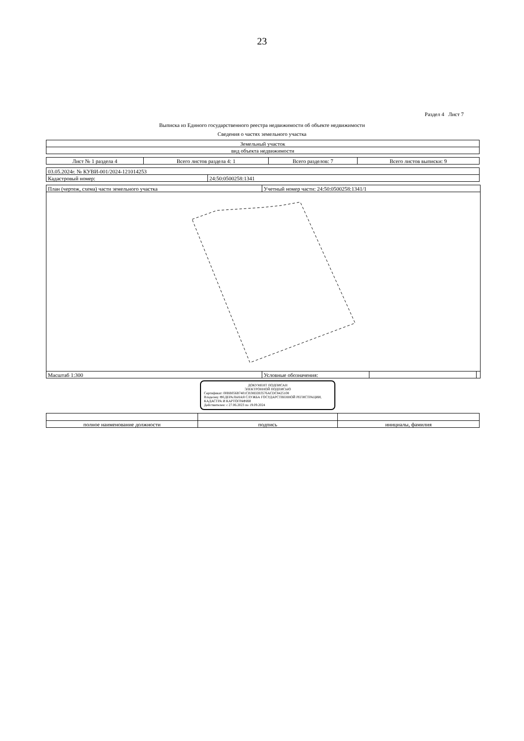23
Раздел 4 Лист 7
Выписка из Единого государственного реестра недвижимости об объекте недвижимости
Сведения о частях земельного участка
| Земельный участок |
| вид объекта недвижимости |
| Лист № 1 раздела 4 | Всего листов раздела 4: 1 | Всего разделов: 7 | Всего листов выписки: 9 |
| 03.05.2024г. № КУВИ-001/2024-121014253 | |
| Кадастровый номер: | 24:50:0500258:1341 |
| План (чертеж, схема) части земельного участка | Учетный номер части: 24:50:0500258:1341/1 | | |
| Масштаб 1:300 | Условные обозначения: | | |
ДОКУМЕНТ ПОДПИСАН
ЭЛЕКТРОННОЙ ПОДПИСЬЮ
Сертификат: 00BB056B7401CB38D2B3576ACDC8425108
Владелец: ФЕДЕРАЛЬНАЯ СЛУЖБА ГОСУДАРСТВЕННОЙ РЕГИСТРАЦИИ, КАДАСТРА И КАРТОГРАФИИ
Действителен: с 27.06.2023 по 19.09.2024
| полное наименование должности | подпись | инициалы, фамилия |